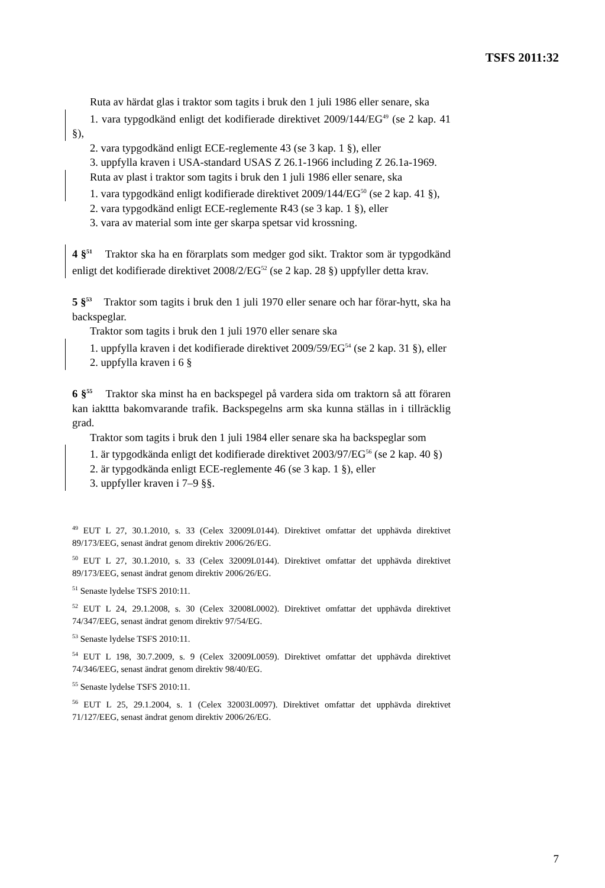TSFS 2011:32
Ruta av härdat glas i traktor som tagits i bruk den 1 juli 1986 eller senare, ska
1. vara typgodkänd enligt det kodifierade direktivet 2009/144/EG<sup>49</sup> (se 2 kap. 41 §),
2. vara typgodkänd enligt ECE-reglemente 43 (se 3 kap. 1 §), eller
3. uppfylla kraven i USA-standard USAS Z 26.1-1966 including Z 26.1a-1969.
Ruta av plast i traktor som tagits i bruk den 1 juli 1986 eller senare, ska
1. vara typgodkänd enligt kodifierade direktivet 2009/144/EG<sup>50</sup> (se 2 kap. 41 §),
2. vara typgodkänd enligt ECE-reglemente R43 (se 3 kap. 1 §), eller
3. vara av material som inte ger skarpa spetsar vid krossning.
4 §<sup>51</sup> Traktor ska ha en förarplats som medger god sikt. Traktor som är typgodkänd enligt det kodifierade direktivet 2008/2/EG<sup>52</sup> (se 2 kap. 28 §) uppfyller detta krav.
5 §<sup>53</sup> Traktor som tagits i bruk den 1 juli 1970 eller senare och har förar-hytt, ska ha backspeglar.
Traktor som tagits i bruk den 1 juli 1970 eller senare ska
1. uppfylla kraven i det kodifierade direktivet 2009/59/EG<sup>54</sup> (se 2 kap. 31 §), eller
2. uppfylla kraven i 6 §
6 §<sup>55</sup> Traktor ska minst ha en backspegel på vardera sida om traktorn så att föraren kan iakttta bakomvarande trafik. Backspegelns arm ska kunna ställas in i tillräcklig grad.
Traktor som tagits i bruk den 1 juli 1984 eller senare ska ha backspeglar som
1. är typgodkända enligt det kodifierade direktivet 2003/97/EG<sup>56</sup> (se 2 kap. 40 §)
2. är typgodkända enligt ECE-reglemente 46 (se 3 kap. 1 §), eller
3. uppfyller kraven i 7–9 §§.
<sup>49</sup> EUT L 27, 30.1.2010, s. 33 (Celex 32009L0144). Direktivet omfattar det upphävda direktivet 89/173/EEG, senast ändrat genom direktiv 2006/26/EG.
<sup>50</sup> EUT L 27, 30.1.2010, s. 33 (Celex 32009L0144). Direktivet omfattar det upphävda direktivet 89/173/EEG, senast ändrat genom direktiv 2006/26/EG.
<sup>51</sup> Senaste lydelse TSFS 2010:11.
<sup>52</sup> EUT L 24, 29.1.2008, s. 30 (Celex 32008L0002). Direktivet omfattar det upphävda direktivet 74/347/EEG, senast ändrat genom direktiv 97/54/EG.
<sup>53</sup> Senaste lydelse TSFS 2010:11.
<sup>54</sup> EUT L 198, 30.7.2009, s. 9 (Celex 32009L0059). Direktivet omfattar det upphävda direktivet 74/346/EEG, senast ändrat genom direktiv 98/40/EG.
<sup>55</sup> Senaste lydelse TSFS 2010:11.
<sup>56</sup> EUT L 25, 29.1.2004, s. 1 (Celex 32003L0097). Direktivet omfattar det upphävda direktivet 71/127/EEG, senast ändrat genom direktiv 2006/26/EG.
7